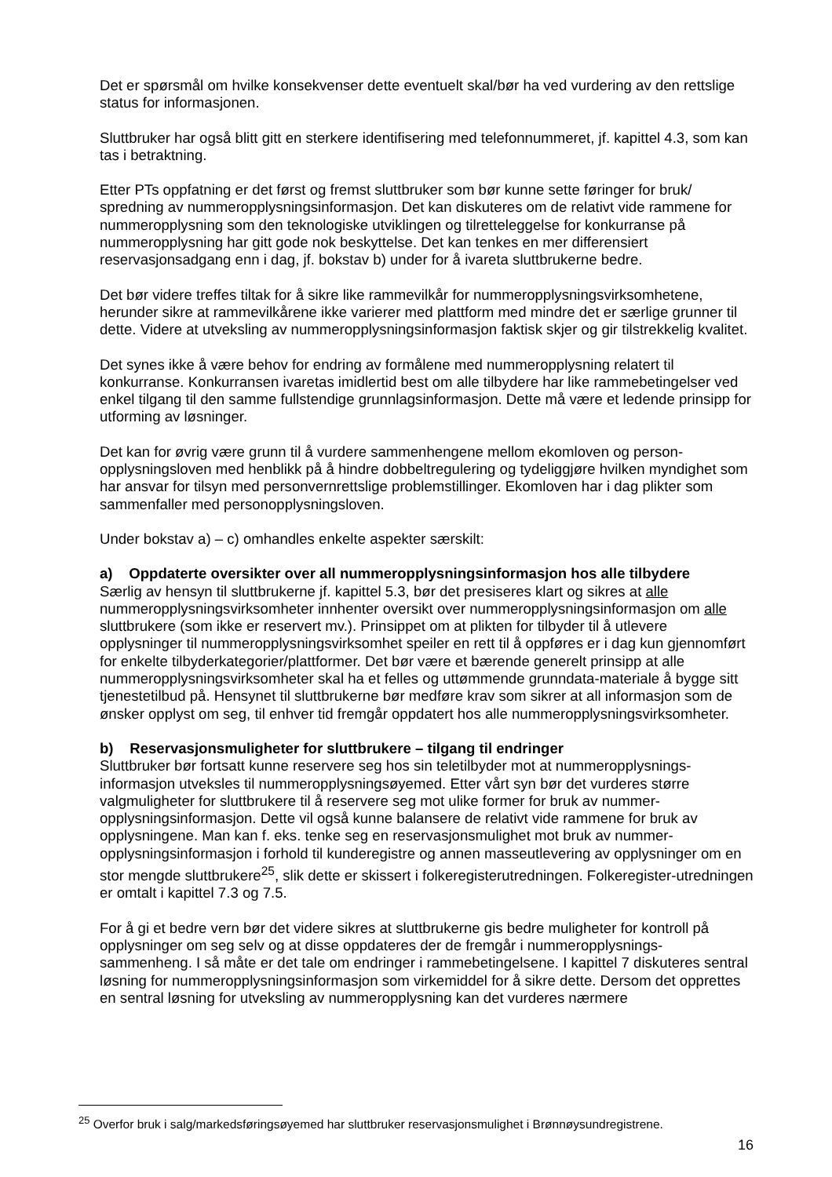Det er spørsmål om hvilke konsekvenser dette eventuelt skal/bør ha ved vurdering av den rettslige status for informasjonen.
Sluttbruker har også blitt gitt en sterkere identifisering med telefonnummeret, jf. kapittel 4.3, som kan tas i betraktning.
Etter PTs oppfatning er det først og fremst sluttbruker som bør kunne sette føringer for bruk/ spredning av nummeropplysningsinformasjon. Det kan diskuteres om de relativt vide rammene for nummeropplysning som den teknologiske utviklingen og tilretteleggelse for konkurranse på nummeropplysning har gitt gode nok beskyttelse. Det kan tenkes en mer differensiert reservasjonsadgang enn i dag, jf. bokstav b) under for å ivareta sluttbrukerne bedre.
Det bør videre treffes tiltak for å sikre like rammevilkår for nummeropplysningsvirksomhetene, herunder sikre at rammevilkårene ikke varierer med plattform med mindre det er særlige grunner til dette. Videre at utveksling av nummeropplysningsinformasjon faktisk skjer og gir tilstrekkelig kvalitet.
Det synes ikke å være behov for endring av formålene med nummeropplysning relatert til konkurranse. Konkurransen ivaretas imidlertid best om alle tilbydere har like rammebetingelser ved enkel tilgang til den samme fullstendige grunnlagsinformasjon. Dette må være et ledende prinsipp for utforming av løsninger.
Det kan for øvrig være grunn til å vurdere sammenhengene mellom ekomloven og person-opplysningsloven med henblikk på å hindre dobbeltregulering og tydeliggjøre hvilken myndighet som har ansvar for tilsyn med personvernrettslige problemstillinger. Ekomloven har i dag plikter som sammenfaller med personopplysningsloven.
Under bokstav a) – c) omhandles enkelte aspekter særskilt:
a) Oppdaterte oversikter over all nummeropplysningsinformasjon hos alle tilbydere
Særlig av hensyn til sluttbrukerne jf. kapittel 5.3, bør det presiseres klart og sikres at alle nummeropplysningsvirksomheter innhenter oversikt over nummeropplysningsinformasjon om alle sluttbrukere (som ikke er reservert mv.). Prinsippet om at plikten for tilbyder til å utlevere opplysninger til nummeropplysningsvirksomhet speiler en rett til å oppføres er i dag kun gjennomført for enkelte tilbyderkategorier/plattformer. Det bør være et bærende generelt prinsipp at alle nummeropplysningsvirksomheter skal ha et felles og uttømmende grunndata-materiale å bygge sitt tjenestetilbud på. Hensynet til sluttbrukerne bør medføre krav som sikrer at all informasjon som de ønsker opplyst om seg, til enhver tid fremgår oppdatert hos alle nummeropplysningsvirksomheter.
b) Reservasjonsmuligheter for sluttbrukere – tilgang til endringer
Sluttbruker bør fortsatt kunne reservere seg hos sin teletilbyder mot at nummeropplysnings-informasjon utveksles til nummeropplysningsøyemed. Etter vårt syn bør det vurderes større valgmuligheter for sluttbrukere til å reservere seg mot ulike former for bruk av nummer-opplysningsinformasjon. Dette vil også kunne balansere de relativt vide rammene for bruk av opplysningene. Man kan f. eks. tenke seg en reservasjonsmulighet mot bruk av nummer-opplysningsinformasjon i forhold til kunderegistre og annen masseutlevering av opplysninger om en stor mengde sluttbrukere<sup>25</sup>, slik dette er skissert i folkeregisterutredningen. Folkeregister-utredningen er omtalt i kapittel 7.3 og 7.5.
For å gi et bedre vern bør det videre sikres at sluttbrukerne gis bedre muligheter for kontroll på opplysninger om seg selv og at disse oppdateres der de fremgår i nummeropplysnings-sammenheng. I så måte er det tale om endringer i rammebetingelsene. I kapittel 7 diskuteres sentral løsning for nummeropplysningsinformasjon som virkemiddel for å sikre dette. Dersom det opprettes en sentral løsning for utveksling av nummeropplysning kan det vurderes nærmere
<sup>25</sup> Overfor bruk i salg/markedsføringsøyemed har sluttbruker reservasjonsmulighet i Brønnøysundregistrene.
16